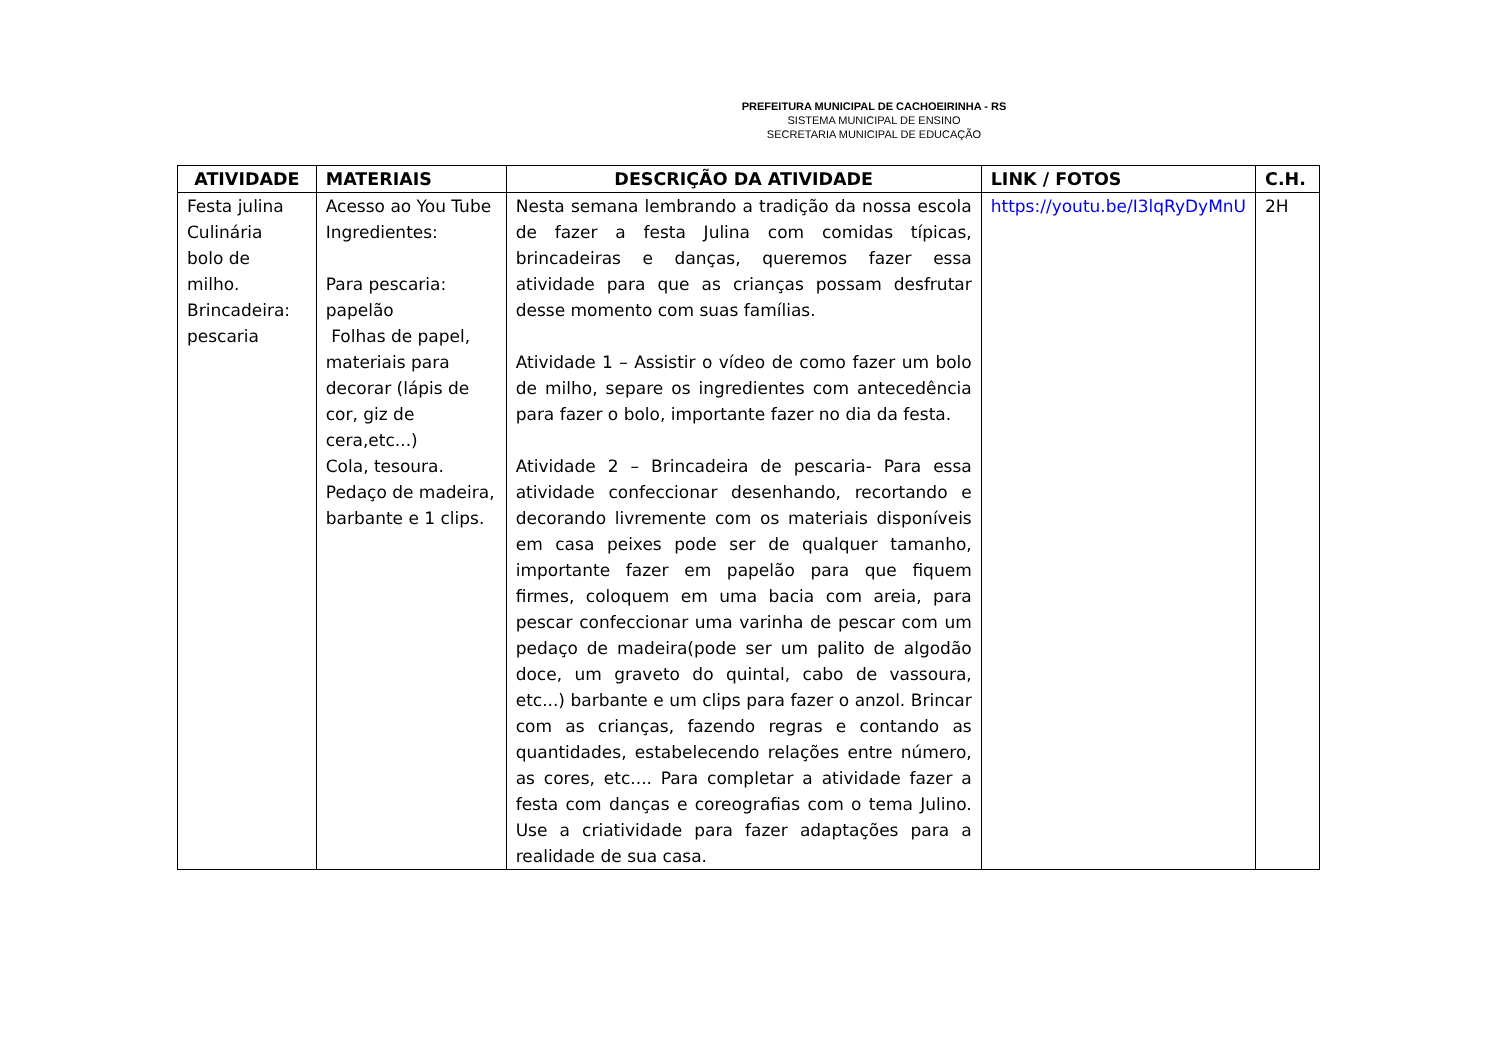PREFEITURA MUNICIPAL DE CACHOEIRINHA - RS
SISTEMA MUNICIPAL DE ENSINO
SECRETARIA MUNICIPAL DE EDUCAÇÃO
| ATIVIDADE | MATERIAIS | DESCRIÇÃO DA ATIVIDADE | LINK / FOTOS | C.H. |
| --- | --- | --- | --- | --- |
| Festa julina Culinária bolo de milho. Brincadeira: pescaria | Acesso ao You Tube Ingredientes: Para pescaria: papelão Folhas de papel, materiais para decorar (lápis de cor, giz de cera,etc...) Cola, tesoura. Pedaço de madeira, barbante e 1 clips. | Nesta semana lembrando a tradição da nossa escola de fazer a festa Julina com comidas típicas, brincadeiras e danças, queremos fazer essa atividade para que as crianças possam desfrutar desse momento com suas famílias. Atividade 1 – Assistir o vídeo de como fazer um bolo de milho, separe os ingredientes com antecedência para fazer o bolo, importante fazer no dia da festa. Atividade 2 – Brincadeira de pescaria- Para essa atividade confeccionar desenhando, recortando e decorando livremente com os materiais disponíveis em casa peixes pode ser de qualquer tamanho, importante fazer em papelão para que fiquem firmes, coloquem em uma bacia com areia, para pescar confeccionar uma varinha de pescar com um pedaço de madeira(pode ser um palito de algodão doce, um graveto do quintal, cabo de vassoura, etc...) barbante e um clips para fazer o anzol. Brincar com as crianças, fazendo regras e contando as quantidades, estabelecendo relações entre número, as cores, etc.... Para completar a atividade fazer a festa com danças e coreografias com o tema Julino. Use a criatividade para fazer adaptações para a realidade de sua casa. | https://youtu.be/I3lqRyDyMnU | 2H |